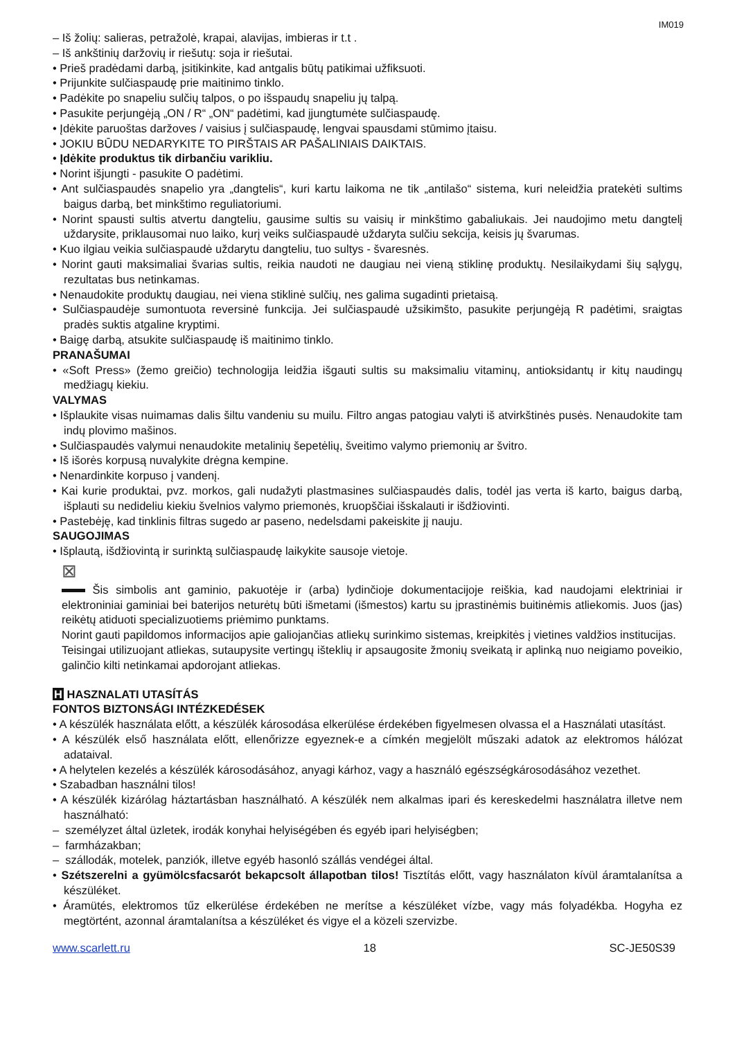IM019
– Iš žolių: salieras, petražolė, krapai, alavijas, imbieras ir t.t .
– Iš ankštinių daržovių ir riešutų: soja ir riešutai.
• Prieš pradėdami darbą, įsitikinkite, kad antgalis būtų patikimai užfiksuoti.
• Prijunkite sulčiaspaudę prie maitinimo tinklo.
• Padėkite po snapeliu sulčių talpos, o po išspaudų snapeliu jų talpą.
• Pasukite perjungėją „ON / R“ „ON“ padėtimi, kad įjungtumėte sulčiaspaudę.
• Įdėkite paruoštas daržoves / vaisius į sulčiaspaudę, lengvai spausdami stūmimo įtaisu.
• JOKIU BŪDU NEDARYKITE TO PIRŠTAIS AR PAŠALINIAIS DAIKTAIS.
• Įdėkite produktus tik dirbančiu varikliu.
• Norint išjungti - pasukite O padėtimi.
• Ant sulčiaspaudės snapelio yra „dangtelis“, kuri kartu laikoma ne tik „antilašo“ sistema, kuri neleidžia pratekėti sultims baigus darbą, bet minkštimo reguliatoriumi.
• Norint spausti sultis atvertu dangteliu, gausime sultis su vaisių ir minkštimo gabaliukais. Jei naudojimo metu dangtelį uždarysite, priklausomai nuo laiko, kurį veiks sulčiaspaudė uždaryta sulčiu sekcija, keisis jų švarumas.
• Kuo ilgiau veikia sulčiaspaudė uždarytu dangteliu, tuo sultys - švaresnės.
• Norint gauti maksimaliai švarias sultis, reikia naudoti ne daugiau nei vieną stiklinę produktų. Nesilaikydami šių sąlygų, rezultatas bus netinkamas.
• Nenaudokite produktų daugiau, nei viena stiklinė sulčių, nes galima sugadinti prietaisą.
• Sulčiaspaudėje sumontuota reversinė funkcija. Jei sulčiaspaudė užsikimšto, pasukite perjungėją R padėtimi, sraigtas pradės suktis atgaline kryptimi.
• Baigę darbą, atsukite sulčiaspaudę iš maitinimo tinklo.
PRANAŠUMAI
• «Soft Press» (žemo greičio) technologija leidžia išgauti sultis su maksimaliu vitaminų, antioksidantų ir kitų naudingų medžiagų kiekiu.
VALYMAS
• Išplaukite visas nuimamas dalis šiltu vandeniu su muilu. Filtro angas patogiau valyti iš atvirkštinės pusės. Nenaudokite tam indų plovimo mašinos.
• Sulčiaspaudės valymui nenaudokite metalinių šepetėlių, šveitimo valymo priemonių ar švitro.
• Iš išorės korpusą nuvalykite drėgna kempine.
• Nenardinkite korpuso į vandenį.
• Kai kurie produktai, pvz. morkos, gali nudažyti plastmasines sulčiaspaudės dalis, todėl jas verta iš karto, baigus darbą, išplauti su nedideliu kiekiu švelnios valymo priemonės, kruopščiai išskalauti ir išdžiovinti.
• Pastebėję, kad tinklinis filtras sugedo ar paseno, nedelsdami pakeiskite jį nauju.
SAUGOJIMAS
• Išplautą, išdžiovintą ir surinktą sulčiaspaudę laikykite sausoje vietoje.
⊠
Šis simbolis ant gaminio, pakuotėje ir (arba) lydinčioje dokumentacijoje reiškia, kad naudojami elektriniai ir elektroniniai gaminiai bei baterijos neturėtų būti išmetami (išmestos) kartu su įprastinėmis buitinėmis atliekomis. Juos (jas) reikėtų atiduoti specializuotiems priėmimo punktams.
Norint gauti papildomos informacijos apie galiojančias atliekų surinkimo sistemas, kreipkitės į vietines valdžios institucijas.
Teisingai utilizuojant atliekas, sutaupysite vertingų išteklių ir apsaugosite žmonių sveikatą ir aplinką nuo neigiamo poveikio, galinčio kilti netinkamai apdorojant atliekas.
H HASZNALATI UTASÍTÁS
FONTOS BIZTONSÁGI INTÉZKEDÉSEK
• A készülék használata előtt, a készülék károsodása elkerülése érdekében figyelmesen olvassa el a Használati utasítást.
• A készülék első használata előtt, ellenőrizze egyeznek-e a címkén megjelölt műszaki adatok az elektromos hálózat adataival.
• A helytelen kezelés a készülék károsodásához, anyagi kárhoz, vagy a használó egészségkárosodásához vezethet.
• Szabadban használni tilos!
• A készülék kizárólag háztartásban használható. A készülék nem alkalmas ipari és kereskedelmi használatra illetve nem használható:
– személyzet által üzletek, irodák konyhai helyiségében és egyéb ipari helyiségben;
– farmházakban;
– szállodák, motelek, panziók, illetve egyéb hasonló szállás vendégei által.
• Szétszerelni a gyümölcsfacsarót bekapcsolt állapotban tilos! Tisztítás előtt, vagy használaton kívül áramtalanítsa a készüléket.
• Áramütés, elektromos tűz elkerülése érdekében ne merítse a készüléket vízbe, vagy más folyadékba. Hogyha ez megtörtént, azonnal áramtalanítsa a készüléket és vigye el a közeli szervizbe.
www.scarlett.ru 18 SC-JE50S39